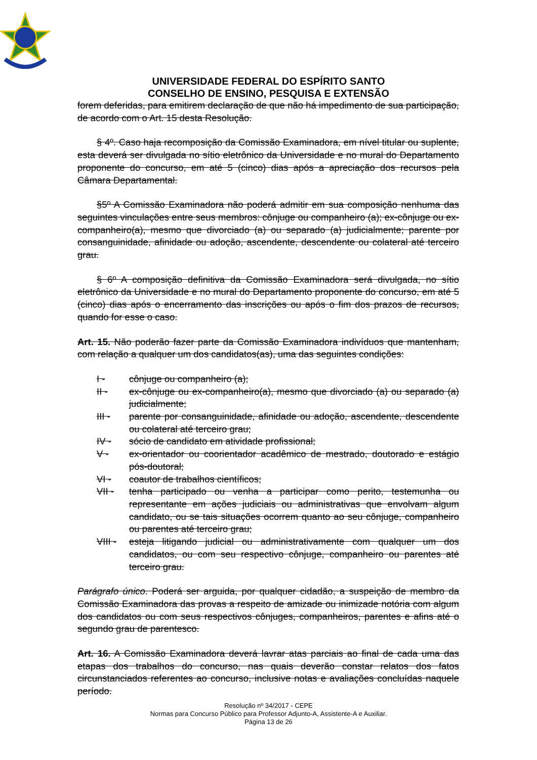UNIVERSIDADE FEDERAL DO ESPÍRITO SANTO
CONSELHO DE ENSINO, PESQUISA E EXTENSÃO
forem deferidas, para emitirem declaração de que não há impedimento de sua participação, de acordo com o Art. 15 desta Resolução.
§ 4º. Caso haja recomposição da Comissão Examinadora, em nível titular ou suplente, esta deverá ser divulgada no sítio eletrônico da Universidade e no mural do Departamento proponente do concurso, em até 5 (cinco) dias após a apreciação dos recursos pela Câmara Departamental.
§5º A Comissão Examinadora não poderá admitir em sua composição nenhuma das seguintes vinculações entre seus membros: cônjuge ou companheiro (a); ex-cônjuge ou ex-companheiro(a), mesmo que divorciado (a) ou separado (a) judicialmente; parente por consanguinidade, afinidade ou adoção, ascendente, descendente ou colateral até terceiro grau.
§ 6º A composição definitiva da Comissão Examinadora será divulgada, no sítio eletrônico da Universidade e no mural do Departamento proponente do concurso, em até 5 (cinco) dias após o encerramento das inscrições ou após o fim dos prazos de recursos, quando for esse o caso.
Art. 15. Não poderão fazer parte da Comissão Examinadora indivíduos que mantenham, com relação a qualquer um dos candidatos(as), uma das seguintes condições:
I - cônjuge ou companheiro (a);
II - ex-cônjuge ou ex-companheiro(a), mesmo que divorciado (a) ou separado (a) judicialmente;
III - parente por consanguinidade, afinidade ou adoção, ascendente, descendente ou colateral até terceiro grau;
IV - sócio de candidato em atividade profissional;
V - ex-orientador ou coorientador acadêmico de mestrado, doutorado e estágio pós-doutoral;
VI - coautor de trabalhos científicos;
VII - tenha participado ou venha a participar como perito, testemunha ou representante em ações judiciais ou administrativas que envolvam algum candidato, ou se tais situações ocorrem quanto ao seu cônjuge, companheiro ou parentes até terceiro grau;
VIII - esteja litigando judicial ou administrativamente com qualquer um dos candidatos, ou com seu respectivo cônjuge, companheiro ou parentes até terceiro grau.
Parágrafo único. Poderá ser arguida, por qualquer cidadão, a suspeição de membro da Comissão Examinadora das provas a respeito de amizade ou inimizade notória com algum dos candidatos ou com seus respectivos cônjuges, companheiros, parentes e afins até o segundo grau de parentesco.
Art. 16. A Comissão Examinadora deverá lavrar atas parciais ao final de cada uma das etapas dos trabalhos do concurso, nas quais deverão constar relatos dos fatos circunstanciados referentes ao concurso, inclusive notas e avaliações concluídas naquele período.
Resolução nº 34/2017 - CEPE
Normas para Concurso Público para Professor Adjunto-A, Assistente-A e Auxiliar.
Página 13 de 26